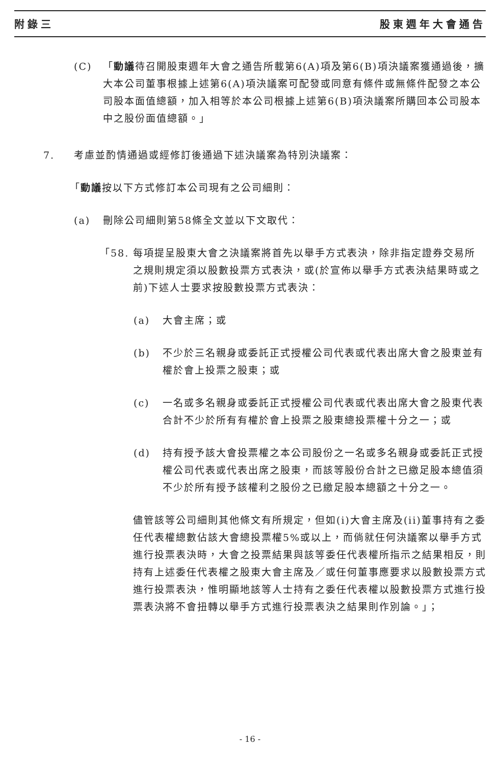附錄三 股東週年大會通告
(C) 「動議待召開股東週年大會之通告所載第6(A)項及第6(B)項決議案獲通過後，擴大本公司董事根據上述第6(A)項決議案可配發或同意有條件或無條件配發之本公司股本面值總額，加入相等於本公司根據上述第6(B)項決議案所購回本公司股本中之股份面值總額。」
7. 考慮並酌情通過或經修訂後通過下述決議案為特別決議案：
「 動議 按以下方式修訂本公司現有之公司細則：
(a) 刪除公司細則第58條全文並以下文取代：
「58. 每項提呈股東大會之決議案將首先以舉手方式表決，除非指定證券交易所之規則規定須以股數投票方式表決，或(於宣佈以舉手方式表決結果時或之前)下述人士要求按股數投票方式表決：
(a) 大會主席；或
(b) 不少於三名親身或委託正式授權公司代表或代表出席大會之股東並有權於會上投票之股東；或
(c) 一名或多名親身或委託正式授權公司代表或代表出席大會之股東代表合計不少於所有有權於會上投票之股東總投票權十分之一；或
(d) 持有授予該大會投票權之本公司股份之一名或多名親身或委託正式授權公司代表或代表出席之股東，而該等股份合計之已繳足股本總值須不少於所有授予該權利之股份之已繳足股本總額之十分之一。
儘管該等公司細則其他條文有所規定，但如(i)大會主席及(ii)董事持有之委任代表權總數佔該大會總投票權5%或以上，而倘就任何決議案以舉手方式進行投票表決時，大會之投票結果與該等委任代表權所指示之結果相反，則持有上述委任代表權之股東大會主席及／或任何董事應要求以股數投票方式進行投票表決，惟明顯地該等人士持有之委任代表權以股數投票方式進行投票表決將不會扭轉以舉手方式進行投票表決之結果則作別論。」；
- 16 -